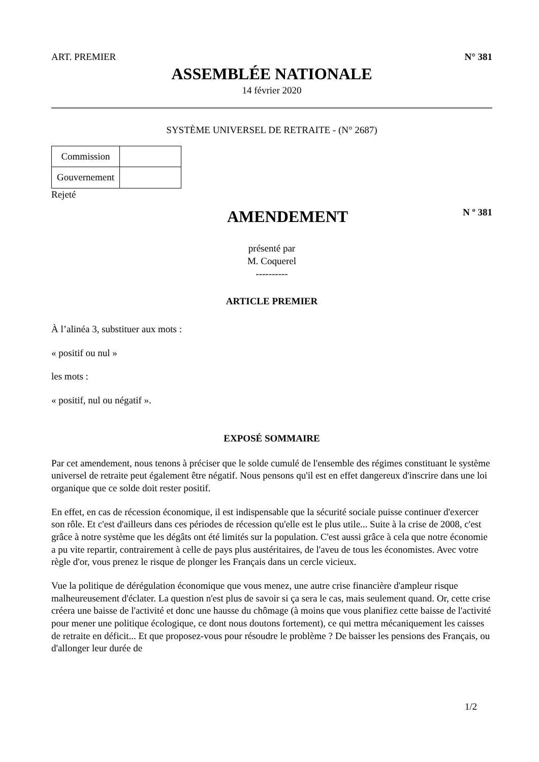ART. PREMIER N° 381
ASSEMBLÉE NATIONALE
14 février 2020
SYSTÈME UNIVERSEL DE RETRAITE - (N° 2687)
| Commission | |
| Gouvernement | |
Rejeté
AMENDEMENT
N º 381
présenté par
M. Coquerel
----------
ARTICLE PREMIER
À l’alinéa 3, substituer aux mots :
« positif ou nul »
les mots :
« positif, nul ou négatif ».
EXPOSÉ SOMMAIRE
Par cet amendement, nous tenons à préciser que le solde cumulé de l'ensemble des régimes constituant le système universel de retraite peut également être négatif. Nous pensons qu'il est en effet dangereux d'inscrire dans une loi organique que ce solde doit rester positif.
En effet, en cas de récession économique, il est indispensable que la sécurité sociale puisse continuer d'exercer son rôle. Et c'est d'ailleurs dans ces périodes de récession qu'elle est le plus utile... Suite à la crise de 2008, c'est grâce à notre système que les dégâts ont été limités sur la population. C'est aussi grâce à cela que notre économie a pu vite repartir, contrairement à celle de pays plus austéritaires, de l'aveu de tous les économistes. Avec votre règle d'or, vous prenez le risque de plonger les Français dans un cercle vicieux.
Vue la politique de dérégulation économique que vous menez, une autre crise financière d'ampleur risque malheureusement d'éclater. La question n'est plus de savoir si ça sera le cas, mais seulement quand. Or, cette crise créera une baisse de l'activité et donc une hausse du chômage (à moins que vous planifiez cette baisse de l'activité pour mener une politique écologique, ce dont nous doutons fortement), ce qui mettra mécaniquement les caisses de retraite en déficit... Et que proposez-vous pour résoudre le problème ? De baisser les pensions des Français, ou d'allonger leur durée de
1/2